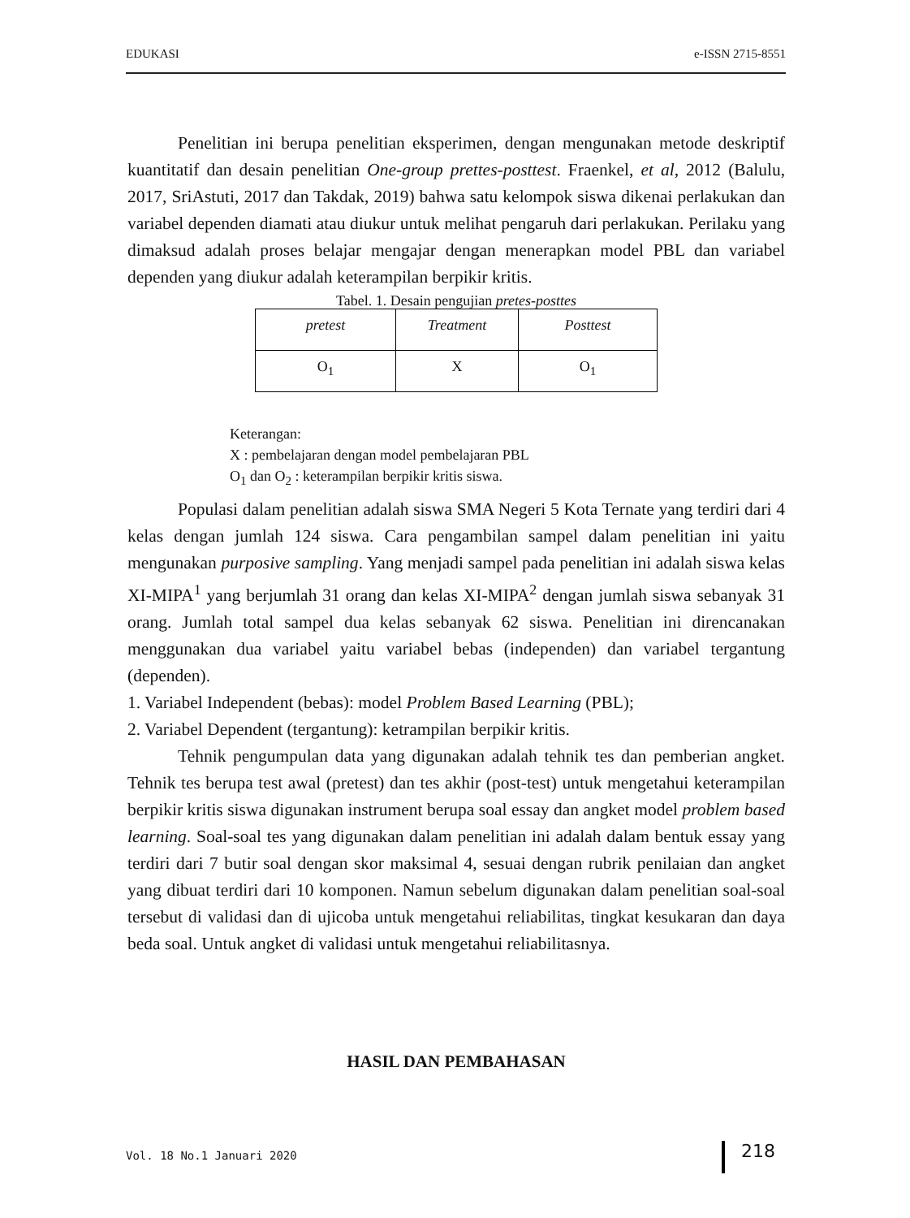EDUKASI e-ISSN 2715-8551
Penelitian ini berupa penelitian eksperimen, dengan mengunakan metode deskriptif kuantitatif dan desain penelitian One-group prettes-posttest. Fraenkel, et al, 2012 (Balulu, 2017, SriAstuti, 2017 dan Takdak, 2019) bahwa satu kelompok siswa dikenai perlakukan dan variabel dependen diamati atau diukur untuk melihat pengaruh dari perlakukan. Perilaku yang dimaksud adalah proses belajar mengajar dengan menerapkan model PBL dan variabel dependen yang diukur adalah keterampilan berpikir kritis.
Tabel. 1. Desain pengujian pretes-posttes
| pretest | Treatment | Posttest |
| O<sub>1</sub> | X | O<sub>1</sub> |
Keterangan:
X : pembelajaran dengan model pembelajaran PBL
O<sub>1</sub> dan O<sub>2</sub> : keterampilan berpikir kritis siswa.
Populasi dalam penelitian adalah siswa SMA Negeri 5 Kota Ternate yang terdiri dari 4 kelas dengan jumlah 124 siswa. Cara pengambilan sampel dalam penelitian ini yaitu mengunakan purposive sampling. Yang menjadi sampel pada penelitian ini adalah siswa kelas XI-MIPA<sup>1</sup> yang berjumlah 31 orang dan kelas XI-MIPA<sup>2</sup> dengan jumlah siswa sebanyak 31 orang. Jumlah total sampel dua kelas sebanyak 62 siswa. Penelitian ini direncanakan menggunakan dua variabel yaitu variabel bebas (independen) dan variabel tergantung (dependen).
1. Variabel Independent (bebas): model Problem Based Learning (PBL);
2. Variabel Dependent (tergantung): ketrampilan berpikir kritis.
Tehnik pengumpulan data yang digunakan adalah tehnik tes dan pemberian angket. Tehnik tes berupa test awal (pretest) dan tes akhir (post-test) untuk mengetahui keterampilan berpikir kritis siswa digunakan instrument berupa soal essay dan angket model problem based learning. Soal-soal tes yang digunakan dalam penelitian ini adalah dalam bentuk essay yang terdiri dari 7 butir soal dengan skor maksimal 4, sesuai dengan rubrik penilaian dan angket yang dibuat terdiri dari 10 komponen. Namun sebelum digunakan dalam penelitian soal-soal tersebut di validasi dan di ujicoba untuk mengetahui reliabilitas, tingkat kesukaran dan daya beda soal. Untuk angket di validasi untuk mengetahui reliabilitasnya.
HASIL DAN PEMBAHASAN
Vol. 18 No.1 Januari 2020 218